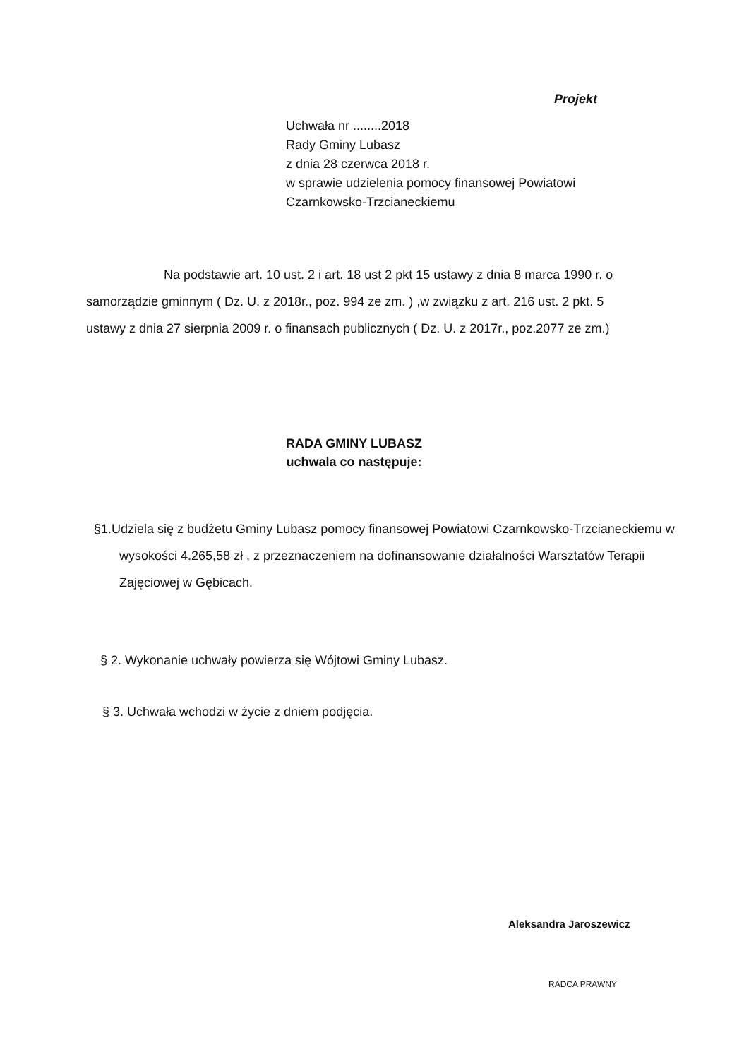Projekt
Uchwała nr ........2018
Rady Gminy Lubasz
z dnia 28 czerwca 2018 r.
w sprawie udzielenia pomocy finansowej Powiatowi
Czarnkowsko-Trzcianeckiemu
Na podstawie art. 10 ust. 2 i art. 18 ust 2 pkt 15 ustawy z dnia 8 marca 1990 r. o samorządzie gminnym ( Dz. U. z 2018r., poz. 994 ze zm. ) ,w związku z art. 216 ust. 2 pkt. 5 ustawy z dnia 27 sierpnia 2009 r. o finansach publicznych ( Dz. U. z 2017r., poz.2077 ze zm.)
RADA GMINY LUBASZ
uchwala co następuje:
§1.Udziela się z budżetu Gminy Lubasz pomocy finansowej Powiatowi Czarnkowsko-Trzcianeckiemu w wysokości 4.265,58 zł , z przeznaczeniem na dofinansowanie działalności Warsztatów Terapii Zajęciowej w Gębicach.
§ 2. Wykonanie uchwały powierza się Wójtowi Gminy Lubasz.
§ 3. Uchwała wchodzi w życie z dniem podjęcia.
Aleksandra Jaroszewicz
RADCA PRAWNY